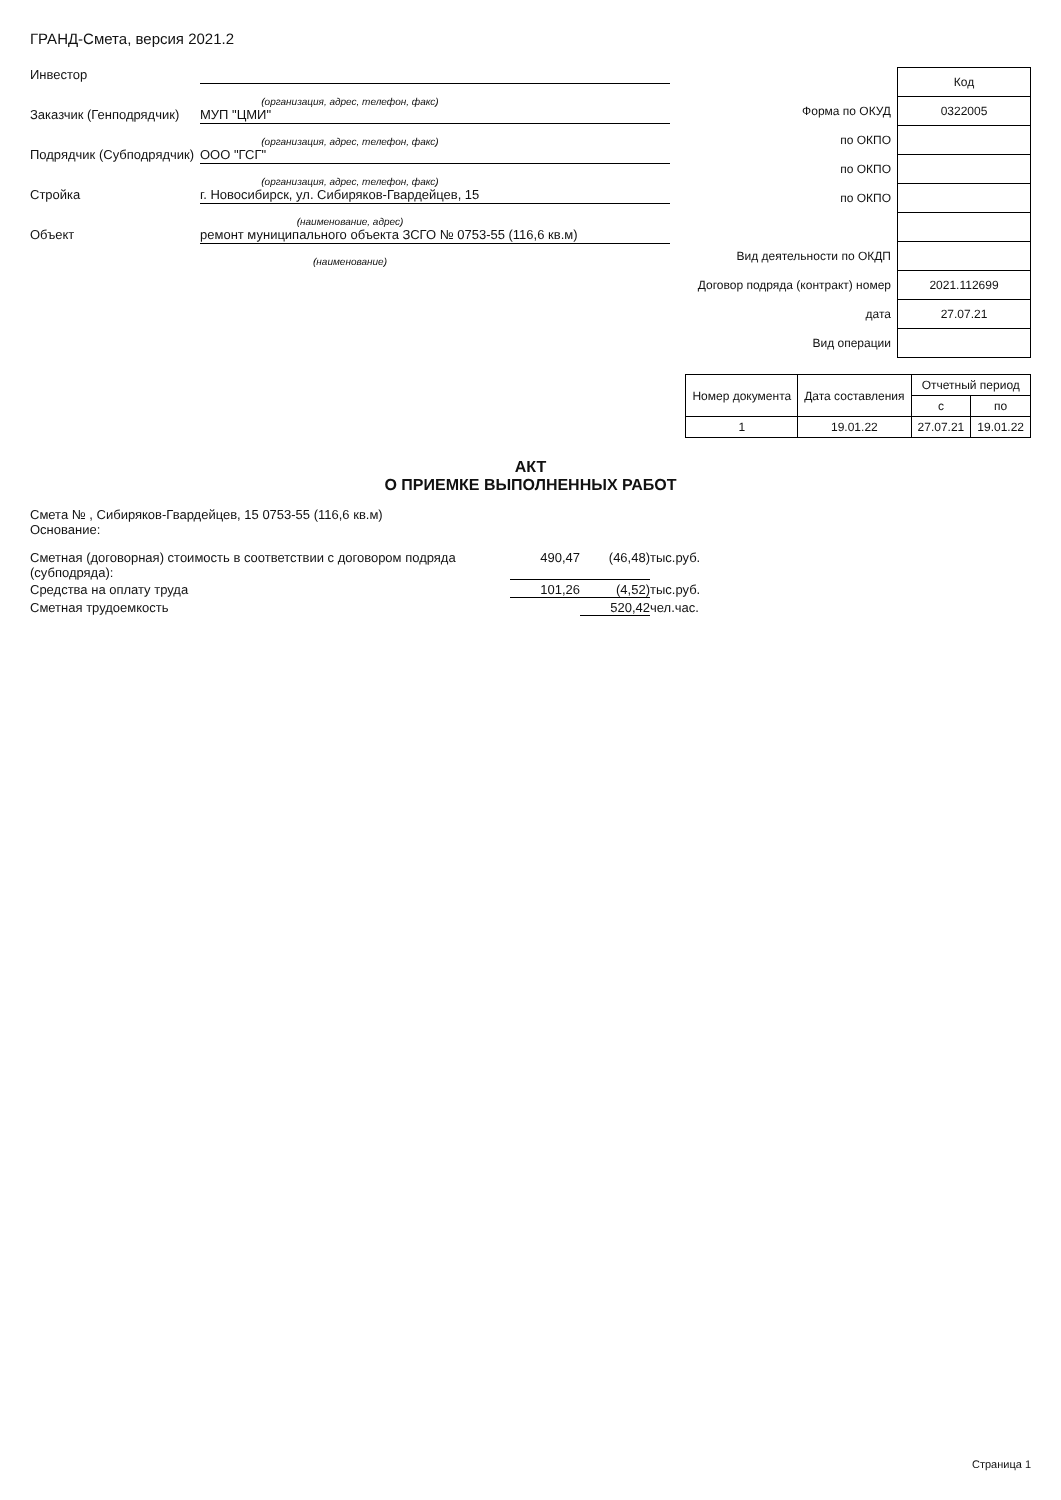ГРАНД-Смета, версия 2021.2
Инвестор
(организация, адрес, телефон, факс)
Заказчик (Генподрядчик)
МУП "ЦМИ"
(организация, адрес, телефон, факс)
Подрядчик (Субподрядчик)
ООО "ГСГ"
(организация, адрес, телефон, факс)
Стройка г. Новосибирск, ул. Сибиряков-Гвардейцев, 15
(наименование, адрес)
Объект ремонт муниципального объекта ЗСГО № 0753-55 (116,6 кв.м)
(наименование)
| | Код |
| Форма по ОКУД | 0322005 |
| по ОКПО | |
| по ОКПО | |
| по ОКПО | |
| Вид деятельности по ОКДП | |
| Договор подряда (контракт) номер | 2021.112699 |
| дата | 27.07.21 |
| Вид операции | |
| Номер документа | Дата составления | Отчетный период | |
| --- | --- | --- | --- |
| | | с | по |
| 1 | 19.01.22 | 27.07.21 | 19.01.22 |
АКТ
О ПРИЕМКЕ ВЫПОЛНЕННЫХ РАБОТ
Смета № , Сибиряков-Гвардейцев, 15 0753-55 (116,6 кв.м)
Основание:
Сметная (договорная) стоимость в соответствии с договором подряда (субподряда): 490,47 (46,48) тыс.руб.
Средства на оплату труда 101,26 (4,52) тыс.руб.
Сметная трудоемкость 520,42 чел.час.
Страница 1